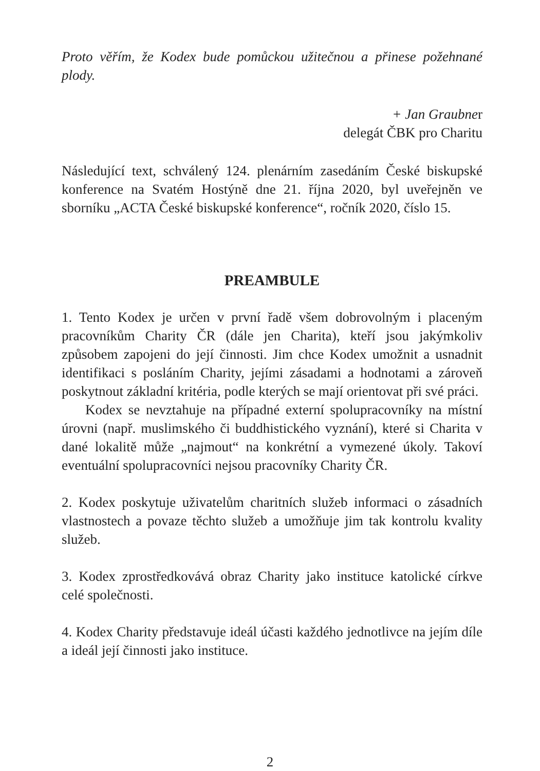Proto věřím, že Kodex bude pomůckou užitečnou a přinese požehnané plody.
+ Jan Graubner
delegát ČBK pro Charitu
Následující text, schválený 124. plenárním zasedáním České biskupské konference na Svatém Hostýně dne 21. října 2020, byl uveřejněn ve sborníku „ACTA České biskupské konference“, ročník 2020, číslo 15.
PREAMBULE
1. Tento Kodex je určen v první řadě všem dobrovolným i placeným pracovníkům Charity ČR (dále jen Charita), kteří jsou jakýmkoliv způsobem zapojeni do její činnosti. Jim chce Kodex umožnit a usnadnit identifikaci s posláním Charity, jejími zásadami a hodnotami a zároveň poskytnout základní kritéria, podle kterých se mají orientovat při své práci.
Kodex se nevztahuje na případné externí spolupracovníky na místní úrovni (např. muslimského či buddhistického vyznání), které si Charita v dané lokalitě může „najmout“ na konkrétní a vymezené úkoly. Takoví eventuální spolupracovníci nejsou pracovníky Charity ČR.
2. Kodex poskytuje uživatelům charitních služeb informaci o zásadních vlastnostech a povaze těchto služeb a umožňuje jim tak kontrolu kvality služeb.
3. Kodex zprostředkovává obraz Charity jako instituce katolické církve celé společnosti.
4. Kodex Charity představuje ideál účasti každého jednotlivce na jejím díle a ideál její činnosti jako instituce.
2